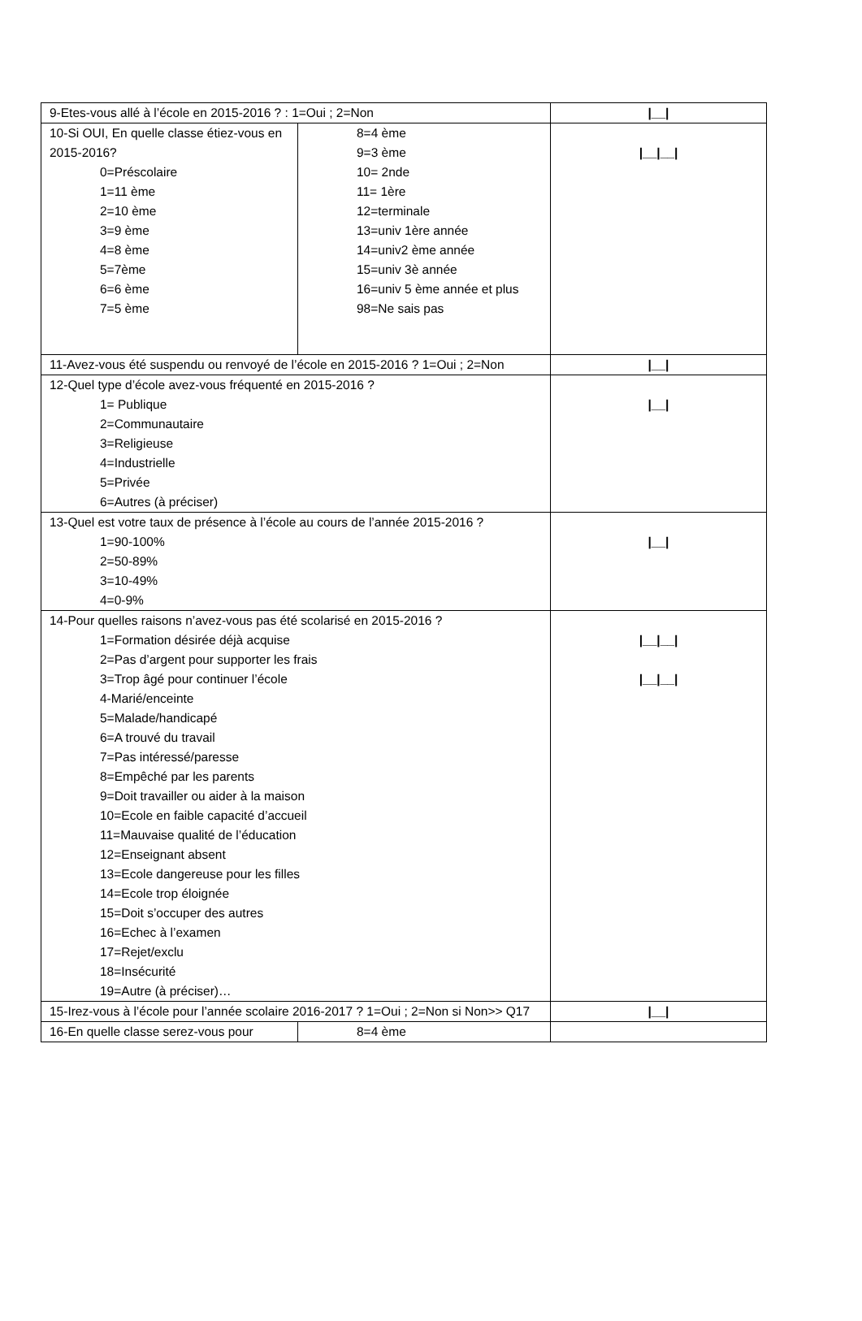| 9-Etes-vous allé à l’école en 2015-2016 ? : 1=Oui ; 2=Non | | /__/ |
| 10-Si OUI, En quelle classe étiez-vous en 2015-2016? 0=Préscolaire 1=11 ème 2=10 ème 3=9 ème 4=8 ème 5=7ème 6=6 ème 7=5 ème | 8=4 ème 9=3 ème 10= 2nde 11= 1ère 12=terminale 13=univ 1ère année 14=univ2 ème année 15=univ 3è année 16=univ 5 ème année et plus 98=Ne sais pas | /__/__/ |
| 11-Avez-vous été suspendu ou renvoyé de l’école en 2015-2016 ? 1=Oui ; 2=Non | | /__/ |
| 12-Quel type d’école avez-vous fréquenté en 2015-2016 ? 1= Publique 2=Communautaire 3=Religieuse 4=Industrielle 5=Privée 6=Autres (à préciser) | | /__/ |
| 13-Quel est votre taux de présence à l’école au cours de l’année 2015-2016 ? 1=90-100% 2=50-89% 3=10-49% 4=0-9% | | /__/ |
| 14-Pour quelles raisons n’avez-vous pas été scolarisé en 2015-2016 ? 1=Formation désirée déjà acquise 2=Pas d’argent pour supporter les frais 3=Trop âgé pour continuer l’école 4-Marié/enceinte 5=Malade/handicapé 6=A trouvé du travail 7=Pas intéressé/paresse 8=Empêché par les parents 9=Doit travailler ou aider à la maison 10=Ecole en faible capacité d’accueil 11=Mauvaise qualité de l’éducation 12=Enseignant absent 13=Ecole dangereuse pour les filles 14=Ecole trop éloignée 15=Doit s’occuper des autres 16=Echec à l’examen 17=Rejet/exclu 18=Insécurité 19=Autre (à préciser)… | | /__/__/ /__/__/ |
| 15-Irez-vous à l’école pour l’année scolaire 2016-2017 ? 1=Oui ; 2=Non si Non>> Q17 | | /__/ |
| 16-En quelle classe serez-vous pour | 8=4 ème | |